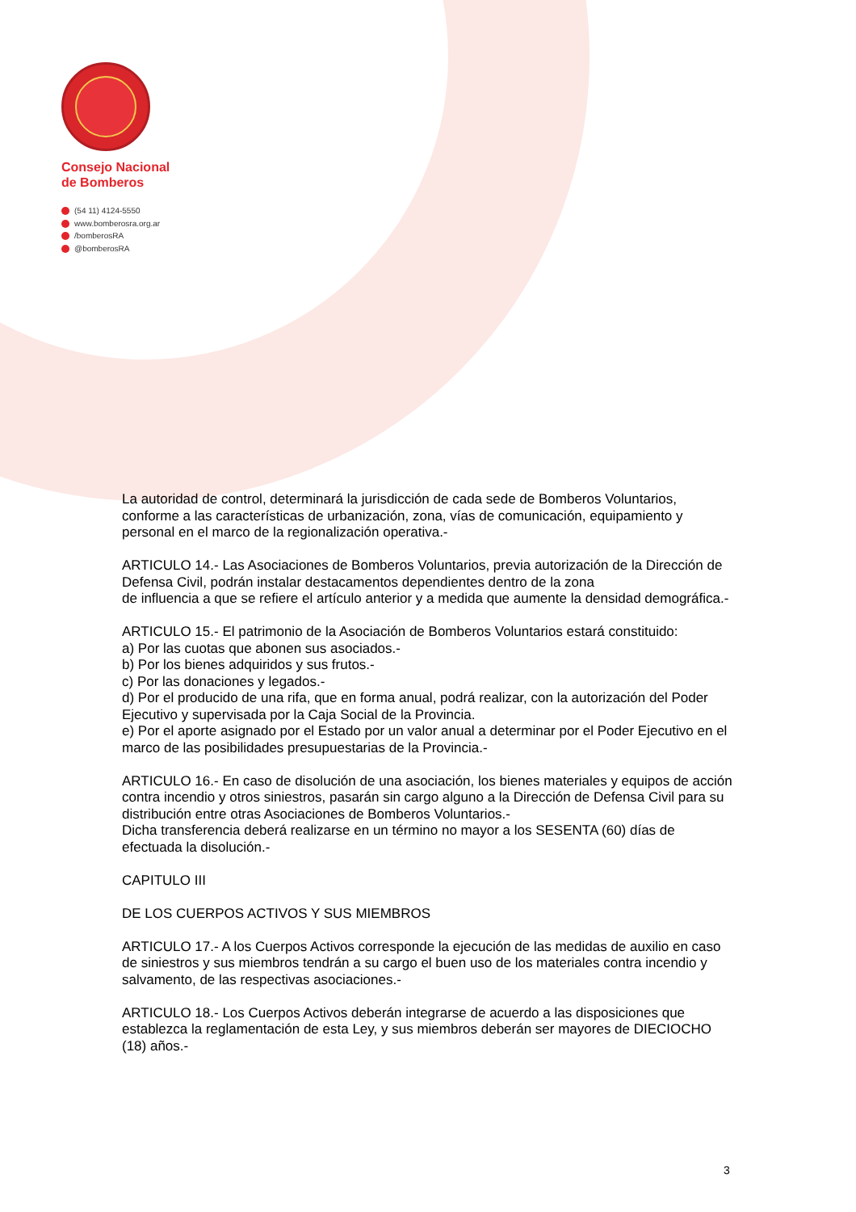Consejo Nacional
de Bomberos
(54 11) 4124-5550
www.bomberosra.org.ar
/bomberosRA
@bomberosRA
La autoridad de control, determinará la jurisdicción de cada sede de Bomberos Voluntarios, conforme a las características de urbanización, zona, vías de comunicación, equipamiento y personal en el marco de la regionalización operativa.-
ARTICULO 14.- Las Asociaciones de Bomberos Voluntarios, previa autorización de la Dirección de Defensa Civil, podrán instalar destacamentos dependientes dentro de la zona
de influencia a que se refiere el artículo anterior y a medida que aumente la densidad demográfica.-
ARTICULO 15.- El patrimonio de la Asociación de Bomberos Voluntarios estará constituido:
a) Por las cuotas que abonen sus asociados.-
b) Por los bienes adquiridos y sus frutos.-
c) Por las donaciones y legados.-
d) Por el producido de una rifa, que en forma anual, podrá realizar, con la autorización del Poder Ejecutivo y supervisada por la Caja Social de la Provincia.
e) Por el aporte asignado por el Estado por un valor anual a determinar por el Poder Ejecutivo en el marco de las posibilidades presupuestarias de la Provincia.-
ARTICULO 16.- En caso de disolución de una asociación, los bienes materiales y equipos de acción contra incendio y otros siniestros, pasarán sin cargo alguno a la Dirección de Defensa Civil para su distribución entre otras Asociaciones de Bomberos Voluntarios.-
Dicha transferencia deberá realizarse en un término no mayor a los SESENTA (60) días de efectuada la disolución.-
CAPITULO III
DE LOS CUERPOS ACTIVOS Y SUS MIEMBROS
ARTICULO 17.- A los Cuerpos Activos corresponde la ejecución de las medidas de auxilio en caso de siniestros y sus miembros tendrán a su cargo el buen uso de los materiales contra incendio y salvamento, de las respectivas asociaciones.-
ARTICULO 18.- Los Cuerpos Activos deberán integrarse de acuerdo a las disposiciones que establezca la reglamentación de esta Ley, y sus miembros deberán ser mayores de DIECIOCHO (18) años.-
3